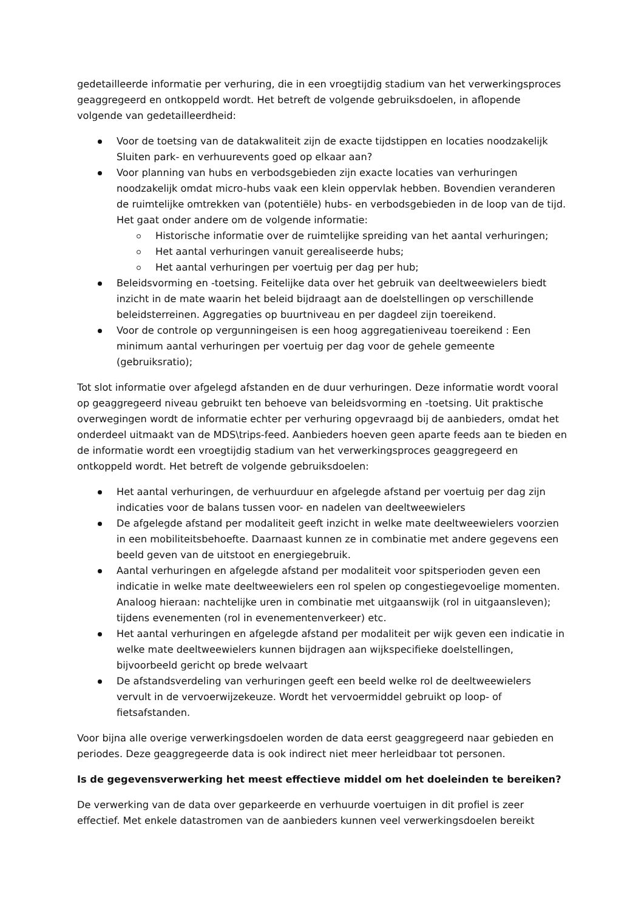gedetailleerde informatie per verhuring, die in een vroegtijdig stadium van het verwerkingsproces geaggregeerd en ontkoppeld wordt. Het betreft de volgende gebruiksdoelen, in aflopende volgende van gedetailleerdheid:
Voor de toetsing van de datakwaliteit zijn de exacte tijdstippen en locaties noodzakelijk Sluiten park- en verhuurevents goed op elkaar aan?
Voor planning van hubs en verbodsgebieden zijn exacte locaties van verhuringen noodzakelijk omdat micro-hubs vaak een klein oppervlak hebben. Bovendien veranderen de ruimtelijke omtrekken van (potentiële) hubs- en verbodsgebieden in de loop van de tijd. Het gaat onder andere om de volgende informatie:
Historische informatie over de ruimtelijke spreiding van het aantal verhuringen;
Het aantal verhuringen vanuit gerealiseerde hubs;
Het aantal verhuringen per voertuig per dag per hub;
Beleidsvorming en -toetsing. Feitelijke data over het gebruik van deeltweewielers biedt inzicht in de mate waarin het beleid bijdraagt aan de doelstellingen op verschillende beleidsterreinen. Aggregaties op buurtniveau en per dagdeel zijn toereikend.
Voor de controle op vergunningeisen is een hoog aggregatieniveau toereikend : Een minimum aantal verhuringen per voertuig per dag voor de gehele gemeente (gebruiksratio);
Tot slot informatie over afgelegd afstanden en de duur verhuringen. Deze informatie wordt vooral op geaggregeerd niveau gebruikt ten behoeve van beleidsvorming en -toetsing. Uit praktische overwegingen wordt de informatie echter per verhuring opgevraagd bij de aanbieders, omdat het onderdeel uitmaakt van de MDS\trips-feed. Aanbieders hoeven geen aparte feeds aan te bieden en de informatie wordt een vroegtijdig stadium van het verwerkingsproces geaggregeerd en ontkoppeld wordt. Het betreft de volgende gebruiksdoelen:
Het aantal verhuringen, de verhuurduur en afgelegde afstand per voertuig per dag zijn indicaties voor de balans tussen voor- en nadelen van deeltweewielers
De afgelegde afstand per modaliteit geeft inzicht in welke mate deeltweewielers voorzien in een mobiliteitsbehoefte. Daarnaast kunnen ze in combinatie met andere gegevens een beeld geven van de uitstoot en energiegebruik.
Aantal verhuringen en afgelegde afstand per modaliteit voor spitsperioden geven een indicatie in welke mate deeltweewielers een rol spelen op congestiegevoelige momenten. Analoog hieraan: nachtelijke uren in combinatie met uitgaanswijk (rol in uitgaansleven); tijdens evenementen (rol in evenementenverkeer) etc.
Het aantal verhuringen en afgelegde afstand per modaliteit per wijk geven een indicatie in welke mate deeltweewielers kunnen bijdragen aan wijkspecifieke doelstellingen, bijvoorbeeld gericht op brede welvaart
De afstandsverdeling van verhuringen geeft een beeld welke rol de deeltweewielers vervult in de vervoerwijzekeuze. Wordt het vervoermiddel gebruikt op loop- of fietsafstanden.
Voor bijna alle overige verwerkingsdoelen worden de data eerst geaggregeerd naar gebieden en periodes. Deze geaggregeerde data is ook indirect niet meer herleidbaar tot personen.
Is de gegevensverwerking het meest effectieve middel om het doeleinden te bereiken?
De verwerking van de data over geparkeerde en verhuurde voertuigen in dit profiel is zeer effectief. Met enkele datastromen van de aanbieders kunnen veel verwerkingsdoelen bereikt